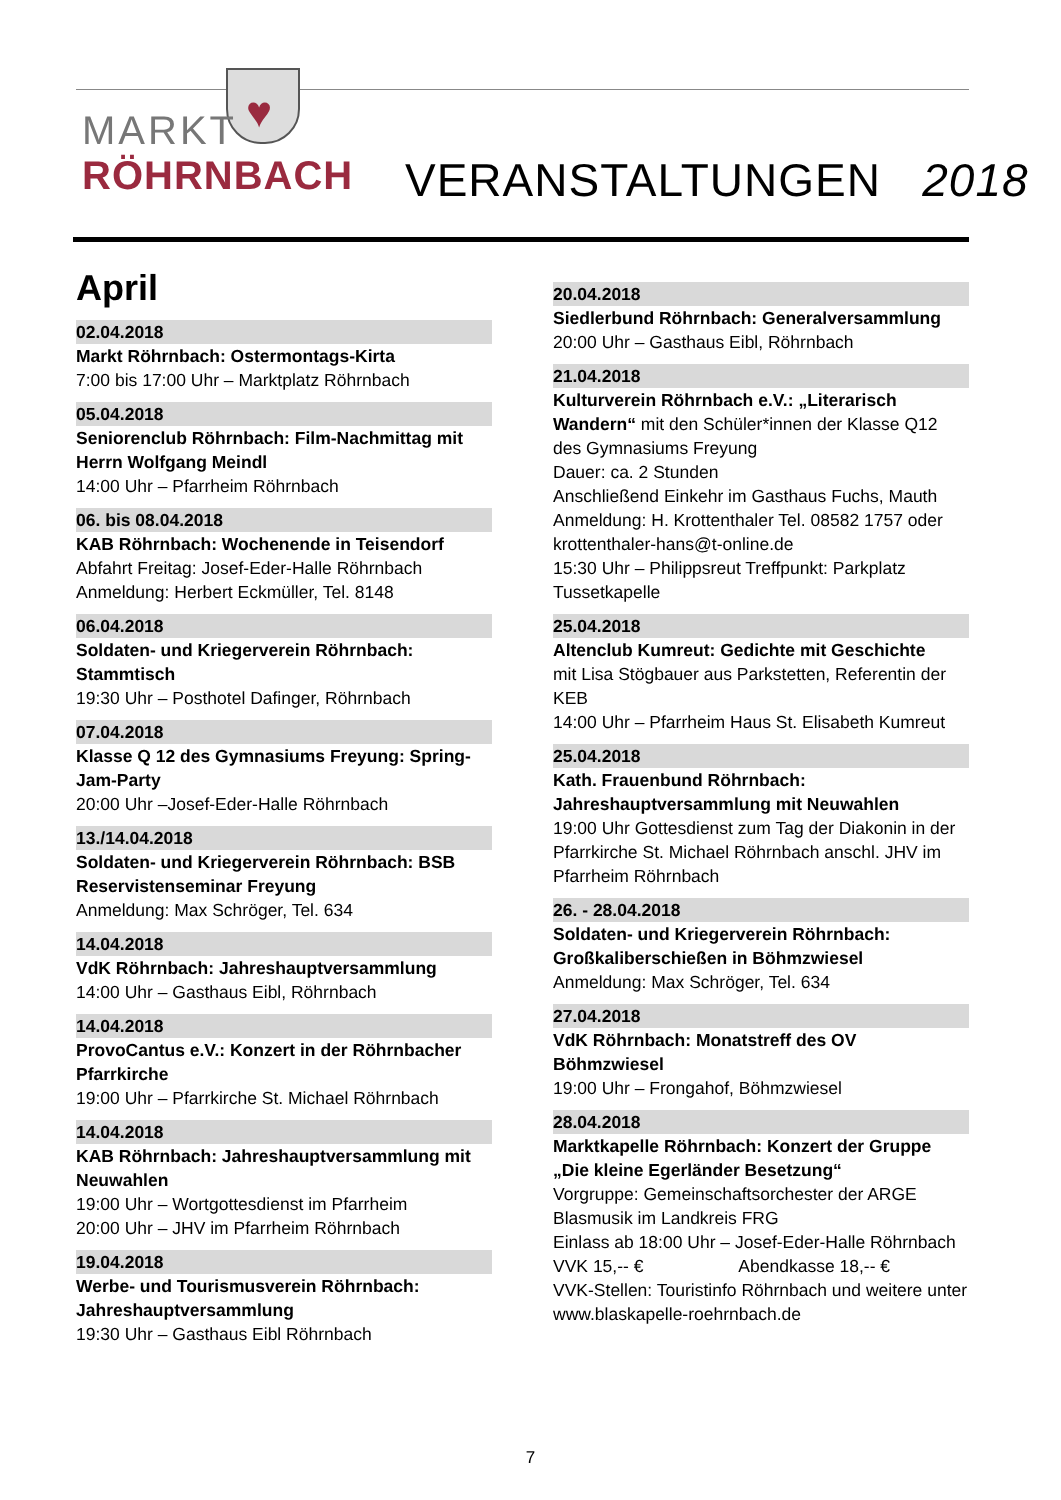♥
MARKT
RÖHRNBACH
VERANSTALTUNGEN 2018
April
02.04.2018
Markt Röhrnbach: Ostermontags-Kirta
7:00 bis 17:00 Uhr – Marktplatz Röhrnbach
05.04.2018
Seniorenclub Röhrnbach: Film-Nachmittag mit Herrn Wolfgang Meindl
14:00 Uhr – Pfarrheim Röhrnbach
06. bis 08.04.2018
KAB Röhrnbach: Wochenende in Teisendorf
Abfahrt Freitag: Josef-Eder-Halle Röhrnbach
Anmeldung: Herbert Eckmüller, Tel. 8148
06.04.2018
Soldaten- und Kriegerverein Röhrnbach: Stammtisch
19:30 Uhr – Posthotel Dafinger, Röhrnbach
07.04.2018
Klasse Q 12 des Gymnasiums Freyung: Spring-Jam-Party
20:00 Uhr –Josef-Eder-Halle Röhrnbach
13./14.04.2018
Soldaten- und Kriegerverein Röhrnbach: BSB Reservistenseminar Freyung
Anmeldung: Max Schröger, Tel. 634
14.04.2018
VdK Röhrnbach: Jahreshauptversammlung
14:00 Uhr – Gasthaus Eibl, Röhrnbach
14.04.2018
ProvoCantus e.V.: Konzert in der Röhrnbacher Pfarrkirche
19:00 Uhr – Pfarrkirche St. Michael Röhrnbach
14.04.2018
KAB Röhrnbach: Jahreshauptversammlung mit Neuwahlen
19:00 Uhr – Wortgottesdienst im Pfarrheim
20:00 Uhr – JHV im Pfarrheim Röhrnbach
19.04.2018
Werbe- und Tourismusverein Röhrnbach: Jahreshauptversammlung
19:30 Uhr – Gasthaus Eibl Röhrnbach
20.04.2018
Siedlerbund Röhrnbach: Generalversammlung
20:00 Uhr – Gasthaus Eibl, Röhrnbach
21.04.2018
Kulturverein Röhrnbach e.V.: „Literarisch Wandern“ mit den Schüler*innen der Klasse Q12 des Gymnasiums Freyung
Dauer: ca. 2 Stunden
Anschließend Einkehr im Gasthaus Fuchs, Mauth
Anmeldung: H. Krottenthaler Tel. 08582 1757 oder krottenthaler-hans@t-online.de
15:30 Uhr – Philippsreut Treffpunkt: Parkplatz Tussetkapelle
25.04.2018
Altenclub Kumreut: Gedichte mit Geschichte
mit Lisa Stögbauer aus Parkstetten, Referentin der KEB
14:00 Uhr – Pfarrheim Haus St. Elisabeth Kumreut
25.04.2018
Kath. Frauenbund Röhrnbach: Jahreshauptversammlung mit Neuwahlen
19:00 Uhr Gottesdienst zum Tag der Diakonin in der Pfarrkirche St. Michael Röhrnbach anschl. JHV im Pfarrheim Röhrnbach
26. - 28.04.2018
Soldaten- und Kriegerverein Röhrnbach: Großkaliberschießen in Böhmzwiesel
Anmeldung: Max Schröger, Tel. 634
27.04.2018
VdK Röhrnbach: Monatstreff des OV Böhmzwiesel
19:00 Uhr – Frongahof, Böhmzwiesel
28.04.2018
Marktkapelle Röhrnbach: Konzert der Gruppe „Die kleine Egerländer Besetzung“
Vorgruppe: Gemeinschaftsorchester der ARGE Blasmusik im Landkreis FRG
Einlass ab 18:00 Uhr – Josef-Eder-Halle Röhrnbach
VVK 15,-- € Abendkasse 18,-- €
VVK-Stellen: Touristinfo Röhrnbach und weitere unter www.blaskapelle-roehrnbach.de
7